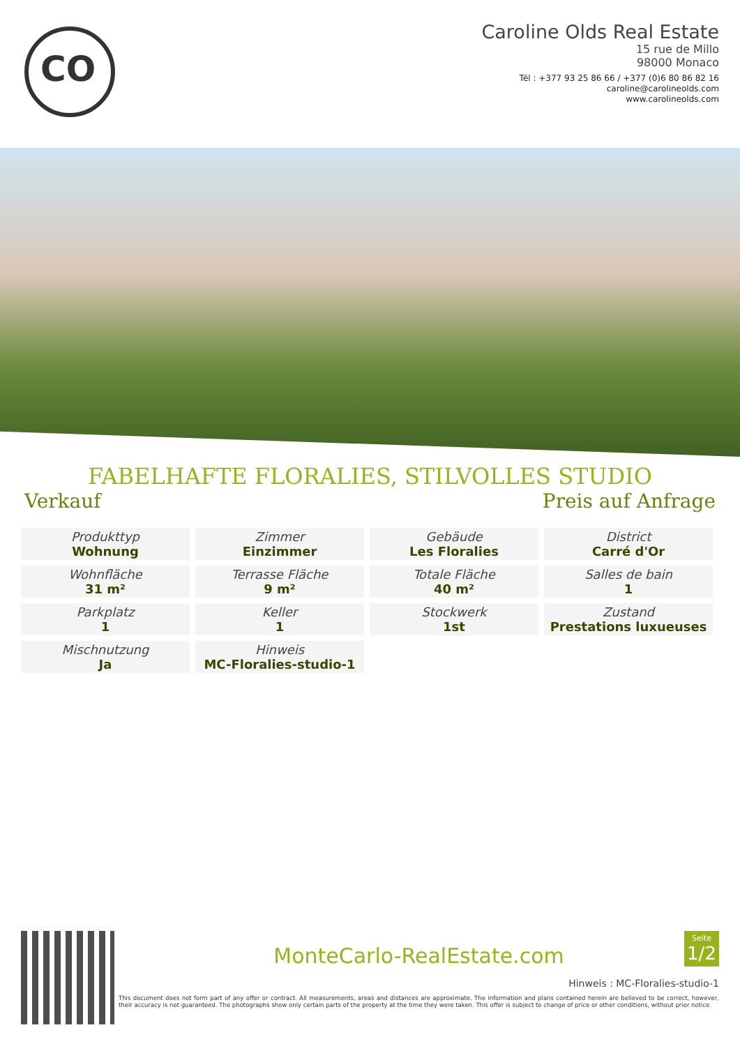CO
Caroline Olds Real Estate
15 rue de Millo
98000 Monaco
Tél : +377 93 25 86 66 / +377 (0)6 80 86 82 16
caroline@carolineolds.com
www.carolineolds.com
FABELHAFTE FLORALIES, STILVOLLES STUDIO
Verkauf Preis auf Anfrage
| Produkttyp Wohnung | Zimmer Einzimmer | Gebäude Les Floralies | District Carré d'Or |
| Wohnfläche 31 m² | Terrasse Fläche 9 m² | Totale Fläche 40 m² | Salles de bain 1 |
| Parkplatz 1 | Keller 1 | Stockwerk 1st | Zustand Prestations luxueuses |
| Mischnutzung Ja | Hinweis MC-Floralies-studio-1 | | |
Seite
1/2
MonteCarlo-RealEstate.com
Hinweis : MC-Floralies-studio-1
This document does not form part of any offer or contract. All measurements, areas and distances are approximate. The information and plans contained herein are believed to be correct, however, their accuracy is not guaranteed. The photographs show only certain parts of the property at the time they were taken. This offer is subject to change of price or other conditions, without prior notice.